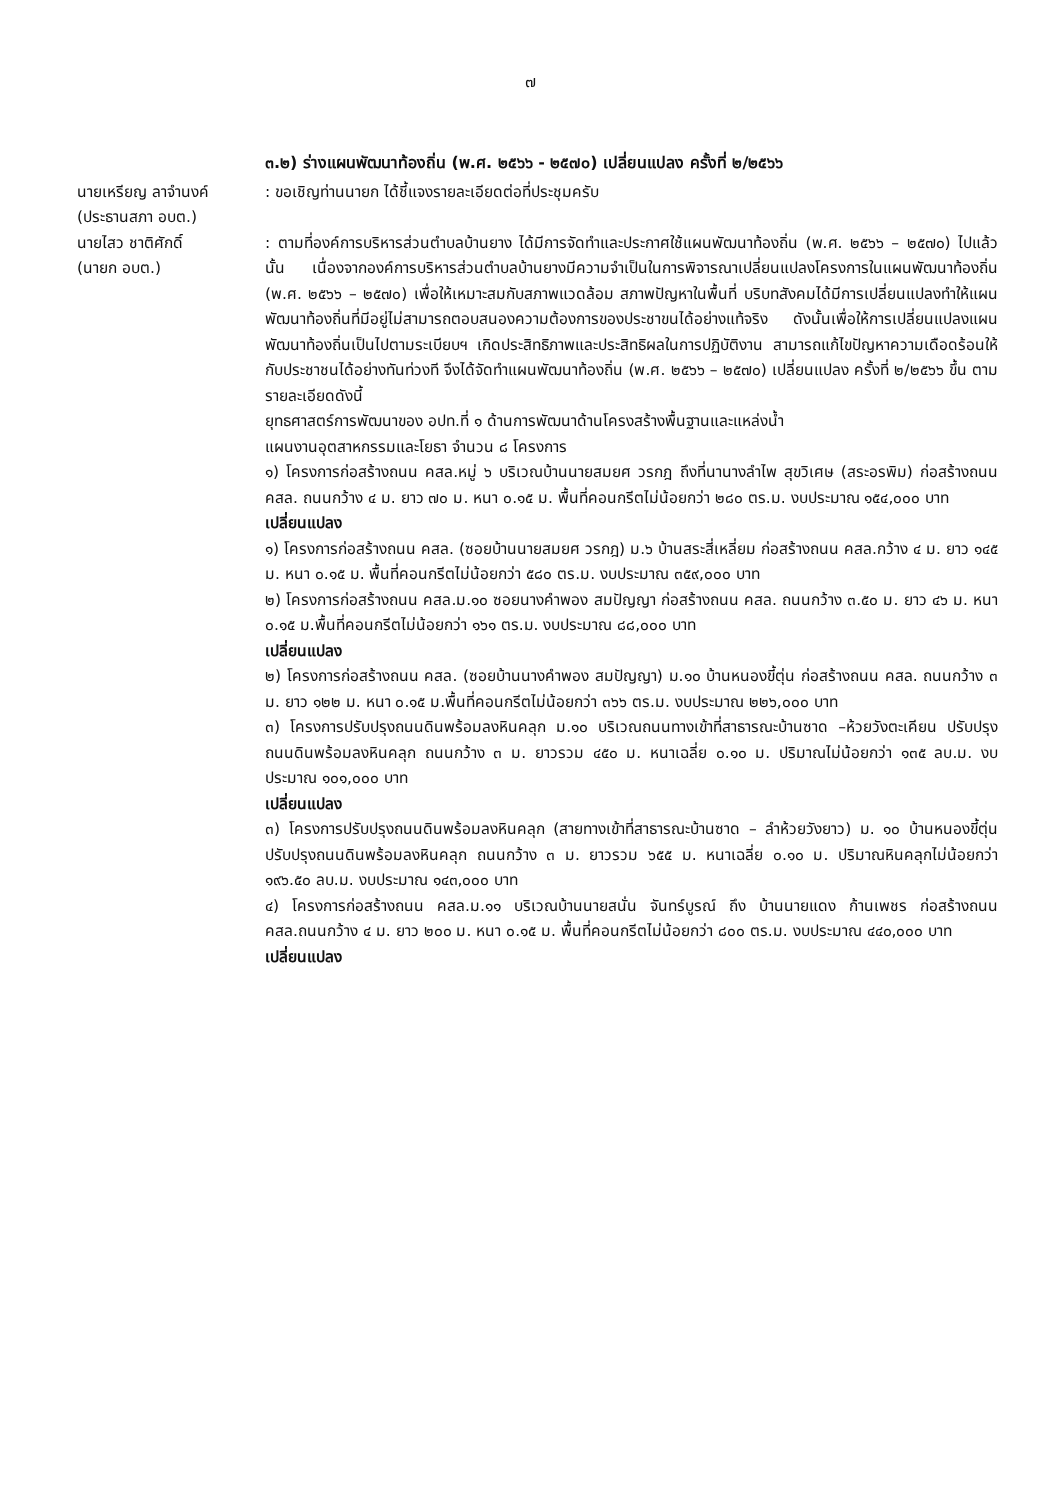๗
๓.๒) ร่างแผนพัฒนาท้องถิ่น (พ.ศ. ๒๕๖๖ - ๒๕๗๐) เปลี่ยนแปลง ครั้งที่ ๒/๒๕๖๖
นายเหรียญ ลาจำนงค์
(ประธานสภา อบต.)
: ขอเชิญท่านนายก ได้ชี้แจงรายละเอียดต่อที่ประชุมครับ
นายไสว ชาติศักดิ์
(นายก อบต.)
: ตามที่องค์การบริหารส่วนตำบลบ้านยาง ได้มีการจัดทำและประกาศใช้แผนพัฒนาท้องถิ่น (พ.ศ. ๒๕๖๖ – ๒๕๗๐) ไปแล้วนั้น เนื่องจากองค์การบริหารส่วนตำบลบ้านยางมีความจำเป็นในการพิจารณาเปลี่ยนแปลงโครงการในแผนพัฒนาท้องถิ่น (พ.ศ. ๒๕๖๖ – ๒๕๗๐) เพื่อให้เหมาะสมกับสภาพแวดล้อม สภาพปัญหาในพื้นที่ บริบทสังคมได้มีการเปลี่ยนแปลงทำให้แผนพัฒนาท้องถิ่นที่มีอยู่ไม่สามารถตอบสนองความต้องการของประชาขนได้อย่างแท้จริง ดังนั้นเพื่อให้การเปลี่ยนแปลงแผนพัฒนาท้องถิ่นเป็นไปตามระเบียบฯ เกิดประสิทธิภาพและประสิทธิผลในการปฏิบัติงาน สามารถแก้ไขปัญหาความเดือดร้อนให้กับประชาชนได้อย่างทันท่วงที จึงได้จัดทำแผนพัฒนาท้องถิ่น (พ.ศ. ๒๕๖๖ – ๒๕๗๐) เปลี่ยนแปลง ครั้งที่ ๒/๒๕๖๖ ขึ้น ตามรายละเอียดดังนี้
ยุทธศาสตร์การพัฒนาของ อปท.ที่ ๑ ด้านการพัฒนาด้านโครงสร้างพื้นฐานและแหล่งน้ำ
แผนงานอุตสาหกรรมและโยธา จำนวน ๘ โครงการ
๑) โครงการก่อสร้างถนน คสล.หมู่ ๖ บริเวณบ้านนายสมยศ วรกฎ ถึงที่นานางลำไพ สุขวิเศษ (สระอรพิม) ก่อสร้างถนน คสล. ถนนกว้าง ๔ ม. ยาว ๗๐ ม. หนา ๐.๑๕ ม. พื้นที่คอนกรีตไม่น้อยกว่า ๒๘๐ ตร.ม. งบประมาณ ๑๕๔,๐๐๐ บาท
เปลี่ยนแปลง
๑) โครงการก่อสร้างถนน คสล. (ซอยบ้านนายสมยศ วรกฎ) ม.๖ บ้านสระสี่เหลี่ยม ก่อสร้างถนน คสล.กว้าง ๔ ม. ยาว ๑๔๕ ม. หนา ๐.๑๕ ม. พื้นที่คอนกรีตไม่น้อยกว่า ๕๘๐ ตร.ม. งบประมาณ ๓๕๙,๐๐๐ บาท
๒) โครงการก่อสร้างถนน คสล.ม.๑๐ ซอยนางคำพอง สมปัญญา ก่อสร้างถนน คสล. ถนนกว้าง ๓.๕๐ ม. ยาว ๔๖ ม. หนา ๐.๑๕ ม.พื้นที่คอนกรีตไม่น้อยกว่า ๑๖๑ ตร.ม. งบประมาณ ๘๘,๐๐๐ บาท
เปลี่ยนแปลง
๒) โครงการก่อสร้างถนน คสล. (ซอยบ้านนางคำพอง สมปัญญา) ม.๑๐ บ้านหนองขี้ตุ่น ก่อสร้างถนน คสล. ถนนกว้าง ๓ ม. ยาว ๑๒๒ ม. หนา ๐.๑๕ ม.พื้นที่คอนกรีตไม่น้อยกว่า ๓๖๖ ตร.ม. งบประมาณ ๒๒๖,๐๐๐ บาท
๓) โครงการปรับปรุงถนนดินพร้อมลงหินคลุก ม.๑๐ บริเวณถนนทางเข้าที่สาธารณะบ้านซาด –ห้วยวังตะเคียน ปรับปรุงถนนดินพร้อมลงหินคลุก ถนนกว้าง ๓ ม. ยาวรวม ๔๕๐ ม. หนาเฉลี่ย ๐.๑๐ ม. ปริมาณไม่น้อยกว่า ๑๓๕ ลบ.ม. งบประมาณ ๑๐๑,๐๐๐ บาท
เปลี่ยนแปลง
๓) โครงการปรับปรุงถนนดินพร้อมลงหินคลุก (สายทางเข้าที่สาธารณะบ้านซาด – ลำห้วยวังยาว) ม. ๑๐ บ้านหนองขี้ตุ่น ปรับปรุงถนนดินพร้อมลงหินคลุก ถนนกว้าง ๓ ม. ยาวรวม ๖๕๕ ม. หนาเฉลี่ย ๐.๑๐ ม. ปริมาณหินคลุกไม่น้อยกว่า ๑๙๖.๕๐ ลบ.ม. งบประมาณ ๑๔๓,๐๐๐ บาท
๔) โครงการก่อสร้างถนน คสล.ม.๑๑ บริเวณบ้านนายสนั่น จันทร์บูรณ์ ถึง บ้านนายแดง ก้านเพชร ก่อสร้างถนน คสล.ถนนกว้าง ๔ ม. ยาว ๒๐๐ ม. หนา ๐.๑๕ ม. พื้นที่คอนกรีตไม่น้อยกว่า ๘๐๐ ตร.ม. งบประมาณ ๔๔๐,๐๐๐ บาท
เปลี่ยนแปลง